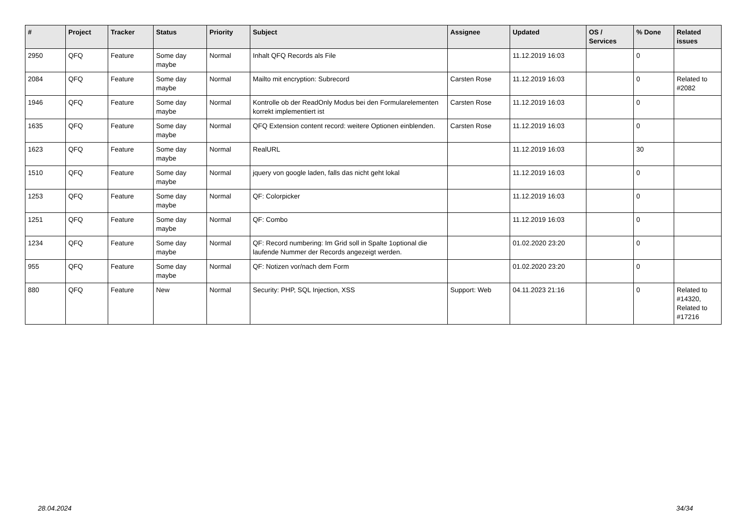| # | Project | Tracker | Status | Priority | Subject | Assignee | Updated | OS / Services | % Done | Related issues |
| --- | --- | --- | --- | --- | --- | --- | --- | --- | --- | --- |
| 2950 | QFQ | Feature | Some day maybe | Normal | Inhalt QFQ Records als File | | 11.12.2019 16:03 | | 0 | |
| 2084 | QFQ | Feature | Some day maybe | Normal | Mailto mit encryption: Subrecord | Carsten Rose | 11.12.2019 16:03 | | 0 | Related to #2082 |
| 1946 | QFQ | Feature | Some day maybe | Normal | Kontrolle ob der ReadOnly Modus bei den Formularelementen korrekt implementiert ist | Carsten Rose | 11.12.2019 16:03 | | 0 | |
| 1635 | QFQ | Feature | Some day maybe | Normal | QFQ Extension content record: weitere Optionen einblenden. | Carsten Rose | 11.12.2019 16:03 | | 0 | |
| 1623 | QFQ | Feature | Some day maybe | Normal | RealURL | | 11.12.2019 16:03 | | 30 | |
| 1510 | QFQ | Feature | Some day maybe | Normal | jquery von google laden, falls das nicht geht lokal | | 11.12.2019 16:03 | | 0 | |
| 1253 | QFQ | Feature | Some day maybe | Normal | QF: Colorpicker | | 11.12.2019 16:03 | | 0 | |
| 1251 | QFQ | Feature | Some day maybe | Normal | QF: Combo | | 11.12.2019 16:03 | | 0 | |
| 1234 | QFQ | Feature | Some day maybe | Normal | QF: Record numbering: Im Grid soll in Spalte 1optional die laufende Nummer der Records angezeigt werden. | | 01.02.2020 23:20 | | 0 | |
| 955 | QFQ | Feature | Some day maybe | Normal | QF: Notizen vor/nach dem Form | | 01.02.2020 23:20 | | 0 | |
| 880 | QFQ | Feature | New | Normal | Security: PHP, SQL Injection, XSS | Support: Web | 04.11.2023 21:16 | | 0 | Related to #14320, Related to #17216 |
28.04.2024 34/34